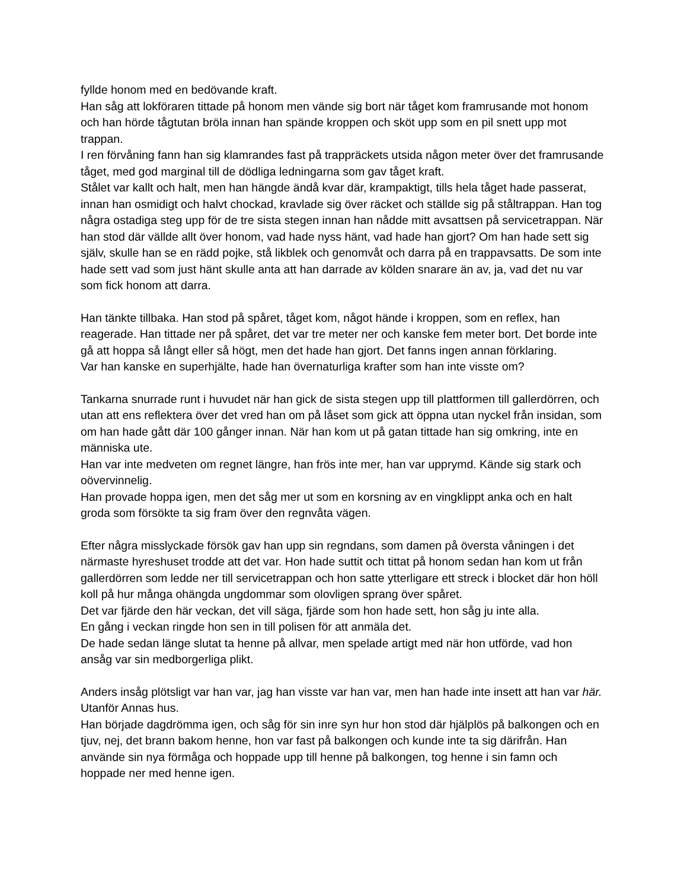fyllde honom med en bedövande kraft.
Han såg att lokföraren tittade på honom men vände sig bort när tåget kom framrusande mot honom och han hörde tågtutan bröla innan han spände kroppen och sköt upp som en pil snett upp mot trappan.
I ren förvåning fann han sig klamrandes fast på trappräckets utsida någon meter över det framrusande tåget, med god marginal till de dödliga ledningarna som gav tåget kraft.
Stålet var kallt och halt, men han hängde ändå kvar där, krampaktigt, tills hela tåget hade passerat, innan han osmidigt och halvt chockad, kravlade sig över räcket och ställde sig på ståltrappan. Han tog några ostadiga steg upp för de tre sista stegen innan han nådde mitt avsattsen på servicetrappan. När han stod där välldе allt över honom, vad hade nyss hänt, vad hade han gjort? Om han hade sett sig själv, skulle han se en rädd pojke, stå likblek och genomvåt och darra på en trappavsatts. De som inte hade sett vad som just hänt skulle anta att han darrade av kölden snarare än av, ja, vad det nu var som fick honom att darra.
Han tänkte tillbaka. Han stod på spåret, tåget kom, något hände i kroppen, som en reflex, han reagerade. Han tittade ner på spåret, det var tre meter ner och kanske fem meter bort. Det borde inte gå att hoppa så långt eller så högt, men det hade han gjort. Det fanns ingen annan förklaring.
Var han kanske en superhjälte, hade han övernaturliga krafter som han inte visste om?
Tankarna snurrade runt i huvudet när han gick de sista stegen upp till plattformen till gallerdörren, och utan att ens reflektera över det vred han om på låset som gick att öppna utan nyckel från insidan, som om han hade gått där 100 gånger innan. När han kom ut på gatan tittade han sig omkring, inte en människa ute.
Han var inte medveten om regnet längre, han frös inte mer, han var upprymd. Kände sig stark och oövervinnelig.
Han provade hoppa igen, men det såg mer ut som en korsning av en vingklippt anka och en halt groda som försökte ta sig fram över den regnvåta vägen.
Efter några misslyckade försök gav han upp sin regndans, som damen på översta våningen i det närmaste hyreshuset trodde att det var. Hon hade suttit och tittat på honom sedan han kom ut från gallerdörren som ledde ner till servicetrappan och hon satte ytterligare ett streck i blocket där hon höll koll på hur många ohängda ungdommar som olovligen sprang över spåret.
Det var fjärde den här veckan, det vill säga, fjärde som hon hade sett, hon såg ju inte alla.
En gång i veckan ringde hon sen in till polisen för att anmäla det.
De hade sedan länge slutat ta henne på allvar, men spelade artigt med när hon utförde, vad hon ansåg var sin medborgerliga plikt.
Anders insåg plötsligt var han var, jag han visste var han var, men han hade inte insett att han var här. Utanför Annas hus.
Han började dagdrömma igen, och såg för sin inre syn hur hon stod där hjälplös på balkongen och en tjuv, nej, det brann bakom henne, hon var fast på balkongen och kunde inte ta sig därifrån. Han använde sin nya förmåga och hoppade upp till henne på balkongen, tog henne i sin famn och hoppade ner med henne igen.